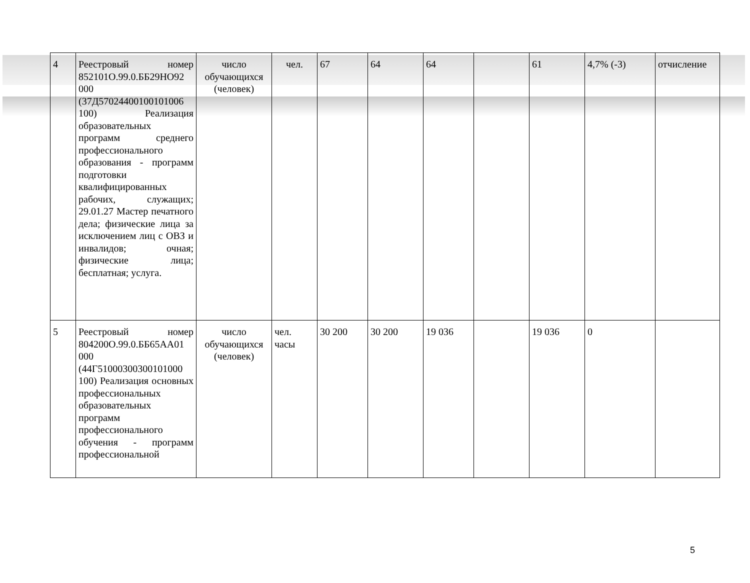| 4 | Реестровый номер 852101О.99.0.ББ29НО92 000 (37Д57024400100101006 100) Реализация образовательных программ среднего профессионального образования - программ подготовки квалифицированных рабочих, служащих; 29.01.27 Мастер печатного дела; физические лица за исключением лиц с ОВЗ и инвалидов; очная; физические лица; бесплатная; услуга. | число обучающихся (человек) | чел. | 67 | 64 | 64 | | 61 | 4,7% (-3) | отчисление |
| 5 | Реестровый номер 804200О.99.0.ББ65АА01 000 (44Г51000300300101000 100) Реализация основных профессиональных образовательных программ профессионального обучения - программ профессиональной | число обучающихся (человек) | чел. часы | 30 200 | 30 200 | 19 036 | | 19 036 | 0 | |
5